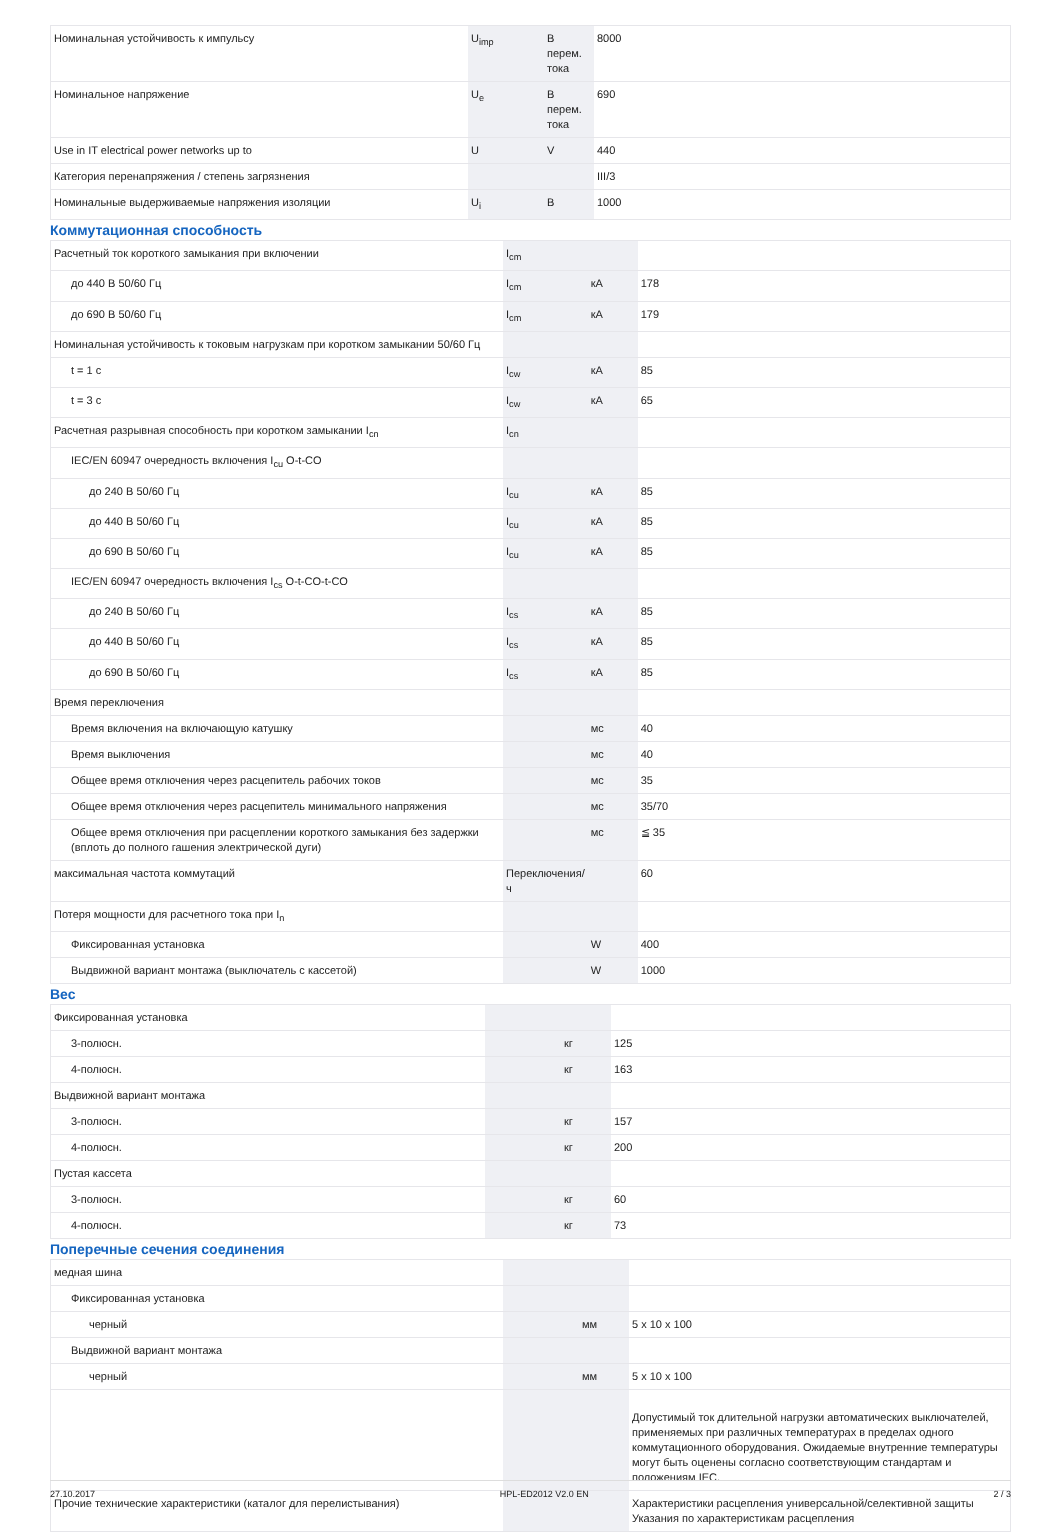| Номинальная устойчивость к импульсу | U<sub>imp</sub> | В перем. тока | 8000 |
| Номинальное напряжение | U<sub>e</sub> | В перем. тока | 690 |
| Use in IT electrical power networks up to | U | V | 440 |
| Категория перенапряжения / степень загрязнения | | | III/3 |
| Номинальные выдерживаемые напряжения изоляции | U<sub>i</sub> | B | 1000 |
Коммутационная способность
| Расчетный ток короткого замыкания при включении | I<sub>cm</sub> | | |
| до 440 В 50/60 Гц | I<sub>cm</sub> | кА | 178 |
| до 690 В 50/60 Гц | I<sub>cm</sub> | кА | 179 |
| Номинальная устойчивость к токовым нагрузкам при коротком замыкании 50/60 Гц | | | |
| t = 1 c | I<sub>cw</sub> | кА | 85 |
| t = 3 c | I<sub>cw</sub> | кА | 65 |
| Расчетная разрывная способность при коротком замыкании I<sub>cn</sub> | I<sub>cn</sub> | | |
| IEC/EN 60947 очередность включения I<sub>cu</sub> O-t-CO | | | |
| до 240 В 50/60 Гц | I<sub>cu</sub> | кА | 85 |
| до 440 В 50/60 Гц | I<sub>cu</sub> | кА | 85 |
| до 690 В 50/60 Гц | I<sub>cu</sub> | кА | 85 |
| IEC/EN 60947 очередность включения I<sub>cs</sub> O-t-CO-t-CO | | | |
| до 240 В 50/60 Гц | I<sub>cs</sub> | кА | 85 |
| до 440 В 50/60 Гц | I<sub>cs</sub> | кА | 85 |
| до 690 В 50/60 Гц | I<sub>cs</sub> | кА | 85 |
| Время переключения | | | |
| Время включения на включающую катушку | | мс | 40 |
| Время выключения | | мс | 40 |
| Общее время отключения через расцепитель рабочих токов | | мс | 35 |
| Общее время отключения через расцепитель минимального напряжения | | мс | 35/70 |
| Общее время отключения при расцеплении короткого замыкания без задержки (вплоть до полного гашения электрической дуги) | | мс | ≦ 35 |
| максимальная частота коммутаций | Переключения/ ч | | 60 |
| Потеря мощности для расчетного тока при I<sub>n</sub> | | | |
| Фиксированная установка | | W | 400 |
| Выдвижной вариант монтажа (выключатель с кассетой) | | W | 1000 |
Вес
| Фиксированная установка | | | |
| 3-полюсн. | | кг | 125 |
| 4-полюсн. | | кг | 163 |
| Выдвижной вариант монтажа | | | |
| 3-полюсн. | | кг | 157 |
| 4-полюсн. | | кг | 200 |
| Пустая кассета | | | |
| 3-полюсн. | | кг | 60 |
| 4-полюсн. | | кг | 73 |
Поперечные сечения соединения
| медная шина | | | |
| Фиксированная установка | | | |
| черный | | мм | 5 x 10 x 100 |
| Выдвижной вариант монтажа | | | |
| черный | | мм | 5 x 10 x 100 |
| | | | Допустимый ток длительной нагрузки автоматических выключателей, применяемых при различных температурах в пределах одного коммутационного оборудования. Ожидаемые внутренние температуры могут быть оценены согласно соответствующим стандартам и положениям IEC. |
| Прочие технические характеристики (каталог для перелистывания) | | | Характеристики расцепления универсальной/селективной защиты Указания по характеристикам расцепления |
27.10.2017 HPL-ED2012 V2.0 EN 2 / 3